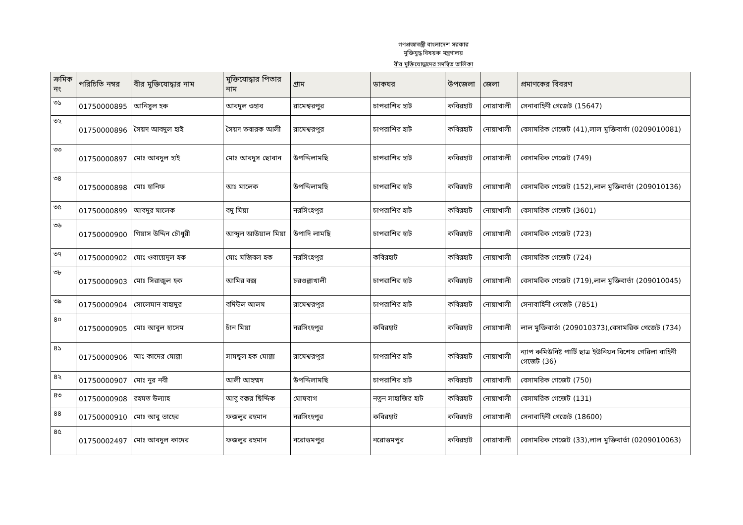গণপ্রজাতন্ত্রী বাংলাদেশ সরকার
মুক্তিযুদ্ধ বিষয়ক মন্ত্রণালয়
বীর মুক্তিযোদ্ধাদের সমন্বিত তালিকা
| ক্রমিক নং | পরিচিতি নম্বর | বীর মুক্তিযোদ্ধার নাম | মুক্তিযোদ্ধার পিতার নাম | গ্রাম | ডাকঘর | উপজেলা | জেলা | প্রমাণকের বিবরণ |
| --- | --- | --- | --- | --- | --- | --- | --- | --- |
| ৩১ | 01750000895 | আনিসুল হক | আবদুল ওহাব | রামেশ্বরপুর | চাপরাশির হাট | কবিরহাট | নোয়াখালী | সেনাবাহিনী গেজেট (15647) |
| ৩২ | 01750000896 | সৈয়দ আবদুল হাই | সৈয়দ তবারক আলী | রামেশ্বরপুর | চাপরাশির হাট | কবিরহাট | নোয়াখালী | বেসামরিক গেজেট (41),লাল মুক্তিবার্তা (0209010081) |
| ৩৩ | 01750000897 | মোঃ আবদুল হাই | মোঃ আবদুস ছোবান | উপদ্দিলামছি | চাপরাশির হাট | কবিরহাট | নোয়াখালী | বেসামরিক গেজেট (749) |
| ৩৪ | 01750000898 | মোঃ হানিফ | আঃ মালেক | উপদ্দিলামছি | চাপরাশির হাট | কবিরহাট | নোয়াখালী | বেসামরিক গেজেট (152),লাল মুক্তিবার্তা (209010136) |
| ৩৫ | 01750000899 | আবদুর মালেক | বদু মিয়া | নরসিংহপুর | চাপরাশির হাট | কবিরহাট | নোয়াখালী | বেসামরিক গেজেট (3601) |
| ৩৬ | 01750000900 | গিয়াস উদ্দিন চৌধুরী | আব্দুল আউয়াল মিয়া | উপাদি লামছি | চাপরাশির হাট | কবিরহাট | নোয়াখালী | বেসামরিক গেজেট (723) |
| ৩৭ | 01750000902 | মোঃ ওবায়েদুল হক | মোঃ মজিবল হক | নরসিংহপুর | কবিরহাট | কবিরহাট | নোয়াখালী | বেসামরিক গেজেট (724) |
| ৩৮ | 01750000903 | মোঃ সিরাজুল হক | আমির বক্স | চরগুল্লাখালী | চাপরাশির হাট | কবিরহাট | নোয়াখালী | বেসামরিক গেজেট (719),লাল মুক্তিবার্তা (209010045) |
| ৩৯ | 01750000904 | সোলেমান বাহাদুর | বদিউল আলম | রামেশ্বরপুর | চাপরাশির হাট | কবিরহাট | নোয়াখালী | সেনাবাহিনী গেজেট (7851) |
| ৪০ | 01750000905 | মোঃ আবুল হাসেম | চাঁন মিয়া | নরসিংহপুর | কবিরহাট | কবিরহাট | নোয়াখালী | লাল মুক্তিবার্তা (209010373),বেসামরিক গেজেট (734) |
| ৪১ | 01750000906 | আঃ কাদের মোল্লা | সামছুল হক মোল্লা | রামেশ্বরপুর | চাপরাশির হাট | কবিরহাট | নোয়াখালী | ন্যাপ কমিউনিষ্ট পার্টি ছাত্র ইউনিয়ন বিশেষ গেরিলা বাহিনী গেজেট (36) |
| ৪২ | 01750000907 | মোঃ নুর নবী | আলী আহম্মদ | উপদ্দিলামছি | চাপরাশির হাট | কবিরহাট | নোয়াখালী | বেসামরিক গেজেট (750) |
| ৪৩ | 01750000908 | রহমত উল্যাহ | আবু বক্কর ছিদ্দিক | ঘোষবাগ | নতুন সাহাজির হাট | কবিরহাট | নোয়াখালী | বেসামরিক গেজেট (131) |
| ৪৪ | 01750000910 | মোঃ আবু তাহের | ফজলুর রহমান | নরসিংহপুর | কবিরহাট | কবিরহাট | নোয়াখালী | সেনাবাহিনী গেজেট (18600) |
| ৪৫ | 01750002497 | মোঃ আবদুল কাদের | ফজলুর রহমান | নরোত্তমপুর | নরোত্তমপুর | কবিরহাট | নোয়াখালী | বেসামরিক গেজেট (33),লাল মুক্তিবার্তা (0209010063) |